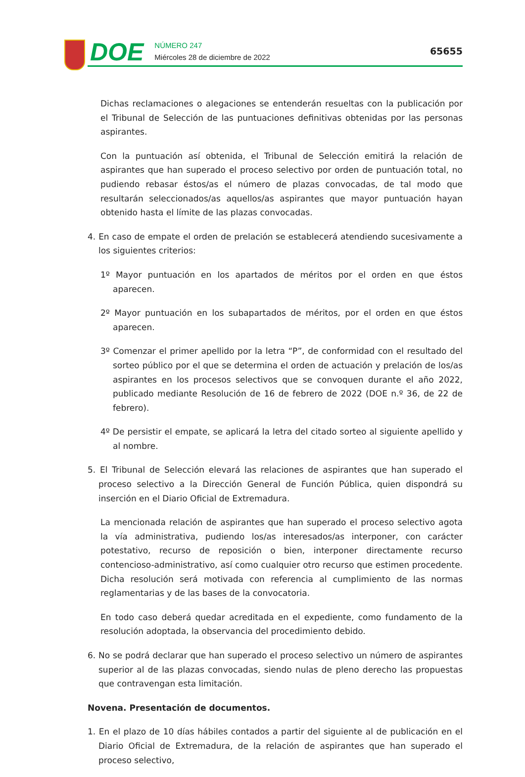DOE
NÚMERO 247
Miércoles 28 de diciembre de 2022
65655
Dichas reclamaciones o alegaciones se entenderán resueltas con la publicación por el Tribunal de Selección de las puntuaciones definitivas obtenidas por las personas aspirantes.
Con la puntuación así obtenida, el Tribunal de Selección emitirá la relación de aspirantes que han superado el proceso selectivo por orden de puntuación total, no pudiendo rebasar éstos/as el número de plazas convocadas, de tal modo que resultarán seleccionados/as aquellos/as aspirantes que mayor puntuación hayan obtenido hasta el límite de las plazas convocadas.
4. En caso de empate el orden de prelación se establecerá atendiendo sucesivamente a los siguientes criterios:
1º Mayor puntuación en los apartados de méritos por el orden en que éstos aparecen.
2º Mayor puntuación en los subapartados de méritos, por el orden en que éstos aparecen.
3º Comenzar el primer apellido por la letra “P”, de conformidad con el resultado del sorteo público por el que se determina el orden de actuación y prelación de los/as aspirantes en los procesos selectivos que se convoquen durante el año 2022, publicado mediante Resolución de 16 de febrero de 2022 (DOE n.º 36, de 22 de febrero).
4º De persistir el empate, se aplicará la letra del citado sorteo al siguiente apellido y al nombre.
5. El Tribunal de Selección elevará las relaciones de aspirantes que han superado el proceso selectivo a la Dirección General de Función Pública, quien dispondrá su inserción en el Diario Oficial de Extremadura.
La mencionada relación de aspirantes que han superado el proceso selectivo agota la vía administrativa, pudiendo los/as interesados/as interponer, con carácter potestativo, recurso de reposición o bien, interponer directamente recurso contencioso-administrativo, así como cualquier otro recurso que estimen procedente. Dicha resolución será motivada con referencia al cumplimiento de las normas reglamentarias y de las bases de la convocatoria.
En todo caso deberá quedar acreditada en el expediente, como fundamento de la resolución adoptada, la observancia del procedimiento debido.
6. No se podrá declarar que han superado el proceso selectivo un número de aspirantes superior al de las plazas convocadas, siendo nulas de pleno derecho las propuestas que contravengan esta limitación.
Novena. Presentación de documentos.
1. En el plazo de 10 días hábiles contados a partir del siguiente al de publicación en el Diario Oficial de Extremadura, de la relación de aspirantes que han superado el proceso selectivo,